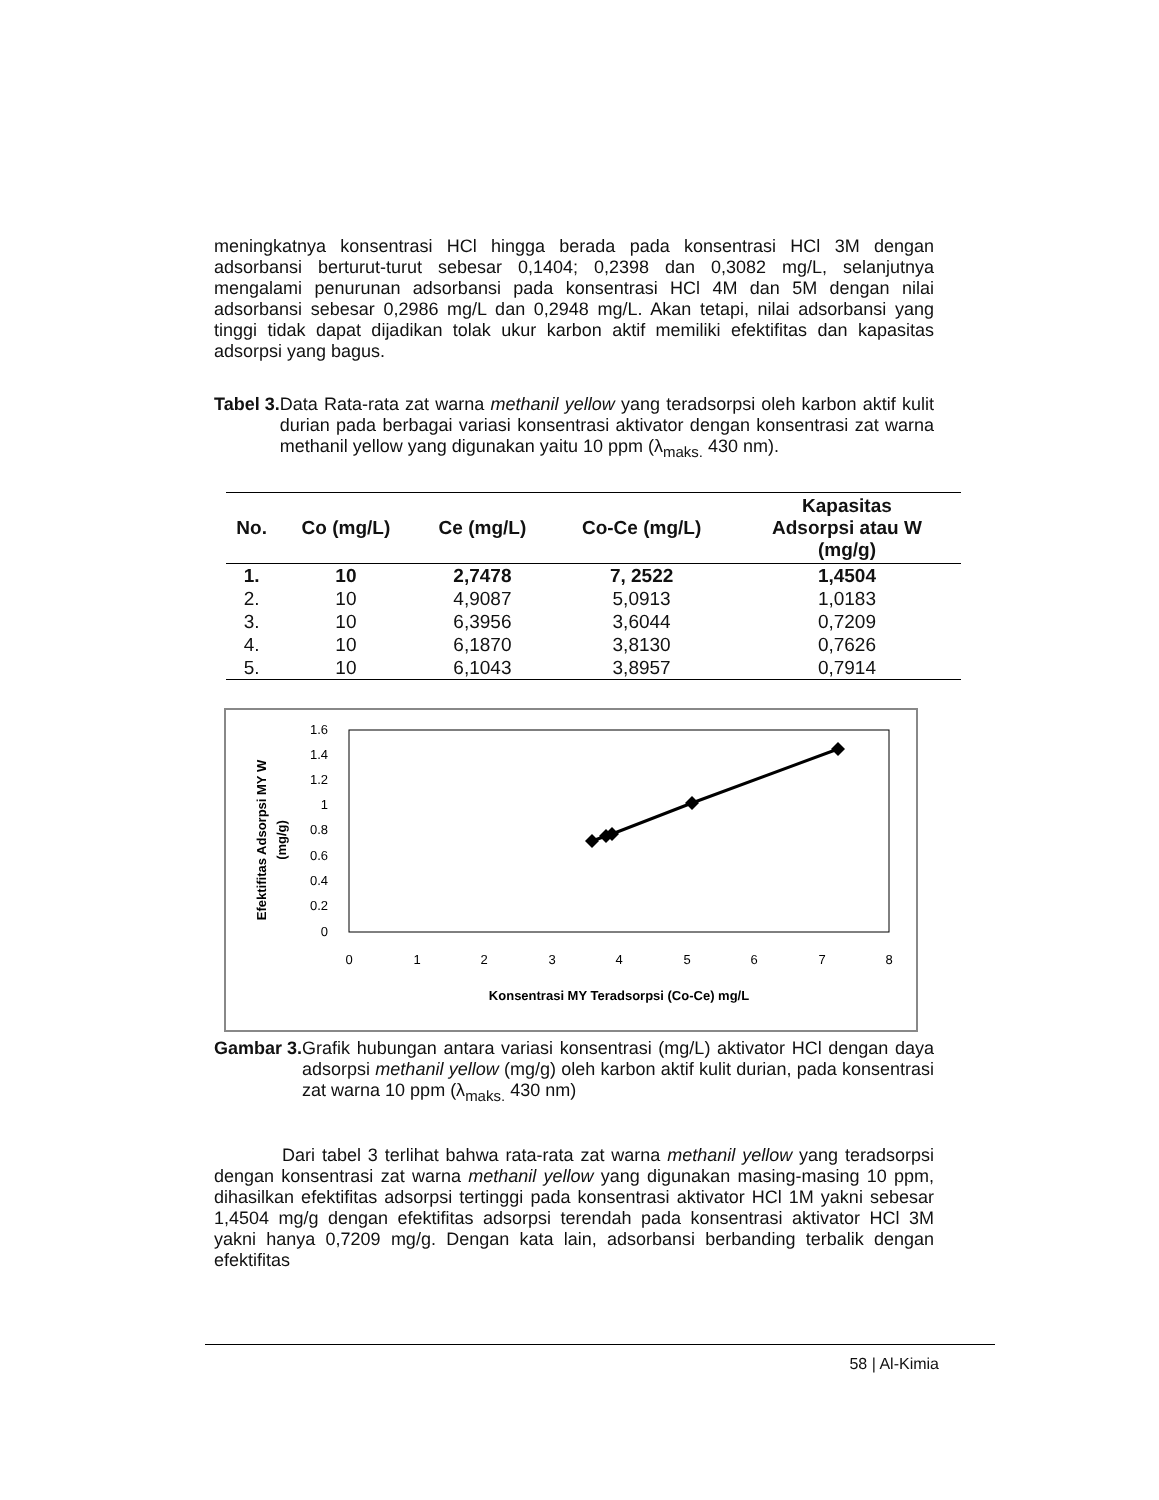meningkatnya konsentrasi HCl hingga berada pada konsentrasi HCl 3M dengan adsorbansi berturut-turut sebesar 0,1404; 0,2398 dan 0,3082 mg/L, selanjutnya mengalami penurunan adsorbansi pada konsentrasi HCl 4M dan 5M dengan nilai adsorbansi sebesar 0,2986 mg/L dan 0,2948 mg/L. Akan tetapi, nilai adsorbansi yang tinggi tidak dapat dijadikan tolak ukur karbon aktif memiliki efektifitas dan kapasitas adsorpsi yang bagus.
Tabel 3.
Data Rata-rata zat warna methanil yellow yang teradsorpsi oleh karbon aktif kulit durian pada berbagai variasi konsentrasi aktivator dengan konsentrasi zat warna methanil yellow yang digunakan yaitu 10 ppm (λ<sub>maks.</sub> 430 nm).
| No. | Co (mg/L) | Ce (mg/L) | Co-Ce (mg/L) | Kapasitas Adsorpsi atau W (mg/g) |
| --- | --- | --- | --- | --- |
| 1. | 10 | 2,7478 | 7, 2522 | 1,4504 |
| 2. | 10 | 4,9087 | 5,0913 | 1,0183 |
| 3. | 10 | 6,3956 | 3,6044 | 0,7209 |
| 4. | 10 | 6,1870 | 3,8130 | 0,7626 |
| 5. | 10 | 6,1043 | 3,8957 | 0,7914 |
1.6
1.4
1.2
1
0.8
0.6
0.4
0.2
0
0
1
2
3
4
5
6
7
8
Konsentrasi MY Teradsorpsi (Co-Ce) mg/L
Efektifitas Adsorpsi MY W
(mg/g)
Gambar 3.
Grafik hubungan antara variasi konsentrasi (mg/L) aktivator HCl dengan daya adsorpsi methanil yellow (mg/g) oleh karbon aktif kulit durian, pada konsentrasi zat warna 10 ppm (λ<sub>maks.</sub> 430 nm)
Dari tabel 3 terlihat bahwa rata-rata zat warna methanil yellow yang teradsorpsi dengan konsentrasi zat warna methanil yellow yang digunakan masing-masing 10 ppm, dihasilkan efektifitas adsorpsi tertinggi pada konsentrasi aktivator HCl 1M yakni sebesar 1,4504 mg/g dengan efektifitas adsorpsi terendah pada konsentrasi aktivator HCl 3M yakni hanya 0,7209 mg/g. Dengan kata lain, adsorbansi berbanding terbalik dengan efektifitas
58 | Al-Kimia